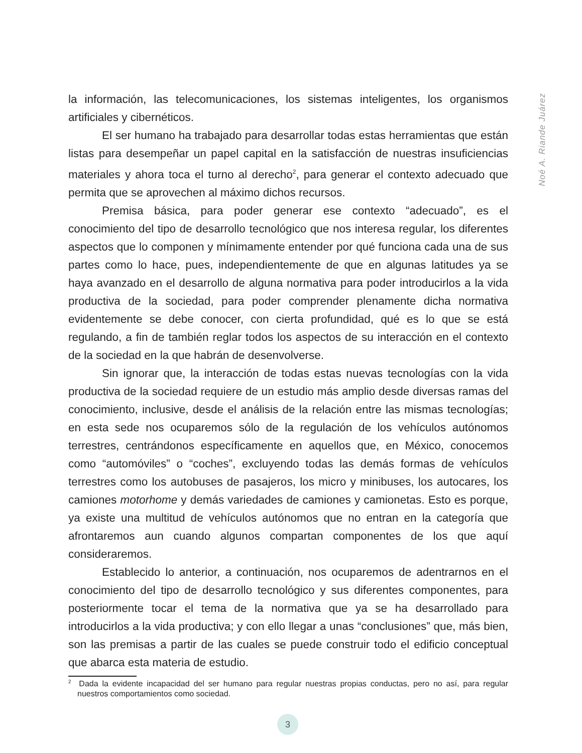Noé A. Riande Juárez
la información, las telecomunicaciones, los sistemas inteligentes, los organismos artificiales y cibernéticos.
El ser humano ha trabajado para desarrollar todas estas herramientas que están listas para desempeñar un papel capital en la satisfacción de nuestras insuficiencias materiales y ahora toca el turno al derecho<sup>2</sup>, para generar el contexto adecuado que permita que se aprovechen al máximo dichos recursos.
Premisa básica, para poder generar ese contexto “adecuado”, es el conocimiento del tipo de desarrollo tecnológico que nos interesa regular, los diferentes aspectos que lo componen y mínimamente entender por qué funciona cada una de sus partes como lo hace, pues, independientemente de que en algunas latitudes ya se haya avanzado en el desarrollo de alguna normativa para poder introducirlos a la vida productiva de la sociedad, para poder comprender plenamente dicha normativa evidentemente se debe conocer, con cierta profundidad, qué es lo que se está regulando, a fin de también reglar todos los aspectos de su interacción en el contexto de la sociedad en la que habrán de desenvolverse.
Sin ignorar que, la interacción de todas estas nuevas tecnologías con la vida productiva de la sociedad requiere de un estudio más amplio desde diversas ramas del conocimiento, inclusive, desde el análisis de la relación entre las mismas tecnologías; en esta sede nos ocuparemos sólo de la regulación de los vehículos autónomos terrestres, centrándonos específicamente en aquellos que, en México, conocemos como “automóviles” o “coches”, excluyendo todas las demás formas de vehículos terrestres como los autobuses de pasajeros, los micro y minibuses, los autocares, los camiones motorhome y demás variedades de camiones y camionetas. Esto es porque, ya existe una multitud de vehículos autónomos que no entran en la categoría que afrontaremos aun cuando algunos compartan componentes de los que aquí consideraremos.
Establecido lo anterior, a continuación, nos ocuparemos de adentrarnos en el conocimiento del tipo de desarrollo tecnológico y sus diferentes componentes, para posteriormente tocar el tema de la normativa que ya se ha desarrollado para introducirlos a la vida productiva; y con ello llegar a unas “conclusiones” que, más bien, son las premisas a partir de las cuales se puede construir todo el edificio conceptual que abarca esta materia de estudio.
<sup>2</sup> Dada la evidente incapacidad del ser humano para regular nuestras propias conductas, pero no así, para regular nuestros comportamientos como sociedad.
3